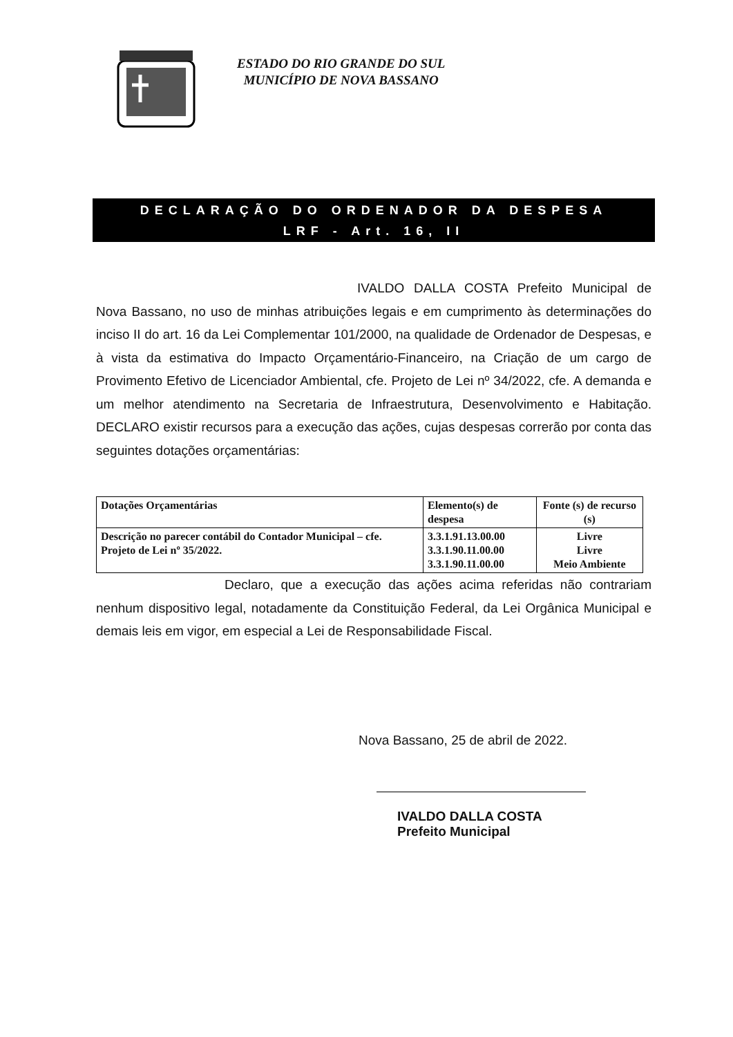ESTADO DO RIO GRANDE DO SUL
MUNICÍPIO DE NOVA BASSANO
DECLARAÇÃO DO ORDENADOR DA DESPESA
LRF - Art. 16, II
IVALDO DALLA COSTA Prefeito Municipal de Nova Bassano, no uso de minhas atribuições legais e em cumprimento às determinações do inciso II do art. 16 da Lei Complementar 101/2000, na qualidade de Ordenador de Despesas, e à vista da estimativa do Impacto Orçamentário-Financeiro, na Criação de um cargo de Provimento Efetivo de Licenciador Ambiental, cfe. Projeto de Lei nº 34/2022, cfe. A demanda e um melhor atendimento na Secretaria de Infraestrutura, Desenvolvimento e Habitação. DECLARO existir recursos para a execução das ações, cujas despesas correrão por conta das seguintes dotações orçamentárias:
| Dotações Orçamentárias | Elemento(s) de despesa | Fonte (s) de recurso (s) |
| --- | --- | --- |
| Descrição no parecer contábil do Contador Municipal – cfe. Projeto de Lei nº 35/2022. | 3.3.1.91.13.00.00 3.3.1.90.11.00.00 3.3.1.90.11.00.00 | Livre Livre Meio Ambiente |
Declaro, que a execução das ações acima referidas não contrariam nenhum dispositivo legal, notadamente da Constituição Federal, da Lei Orgânica Municipal e demais leis em vigor, em especial a Lei de Responsabilidade Fiscal.
Nova Bassano, 25 de abril de 2022.
IVALDO DALLA COSTA
Prefeito Municipal